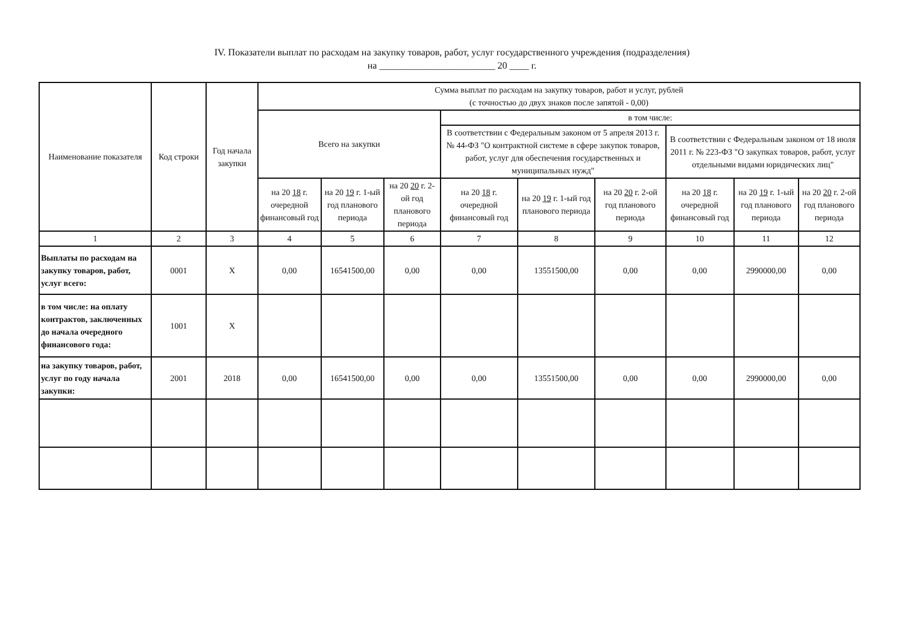IV. Показатели выплат по расходам на закупку товаров, работ, услуг государственного учреждения (подразделения)
на ________________________ 20 ____ г.
| Наименование показателя | Код строки | Год начала закупки | Сумма выплат по расходам на закупку товаров, работ и услуг, рублей (с точностью до двух знаков после запятой - 0,00) | | | | | | | | |
| --- | --- | --- | --- | --- | --- | --- | --- | --- | --- | --- | --- |
| | | | Всего на закупки | | | в том числе: | | | | | |
| | | | | | | В соответствии с Федеральным законом от 5 апреля 2013 г. № 44-ФЗ "О контрактной системе в сфере закупок товаров, работ, услуг для обеспечения государственных и муниципальных нужд" | | | В соответствии с Федеральным законом от 18 июля 2011 г. № 223-ФЗ "О закупках товаров, работ, услуг отдельными видами юридических лиц" | | |
| | | | на 20 18 г. очередной финансовый год | на 20 19 г. 1-ый год планового периода | на 20 20 г. 2-ой год планового периода | на 20 18 г. очередной финансовый год | на 20 19 г. 1-ый год планового периода | на 20 20 г. 2-ой год планового периода | на 20 18 г. очередной финансовый год | на 20 19 г. 1-ый год планового периода | на 20 20 г. 2-ой год планового периода |
| 1 | 2 | 3 | 4 | 5 | 6 | 7 | 8 | 9 | 10 | 11 | 12 |
| Выплаты по расходам на закупку товаров, работ, услуг всего: | 0001 | X | 0,00 | 16541500,00 | 0,00 | 0,00 | 13551500,00 | 0,00 | 0,00 | 2990000,00 | 0,00 |
| в том числе: на оплату контрактов, заключенных до начала очередного финансового года: | 1001 | X | | | | | | | | | |
| на закупку товаров, работ, услуг по году начала закупки: | 2001 | 2018 | 0,00 | 16541500,00 | 0,00 | 0,00 | 13551500,00 | 0,00 | 0,00 | 2990000,00 | 0,00 |